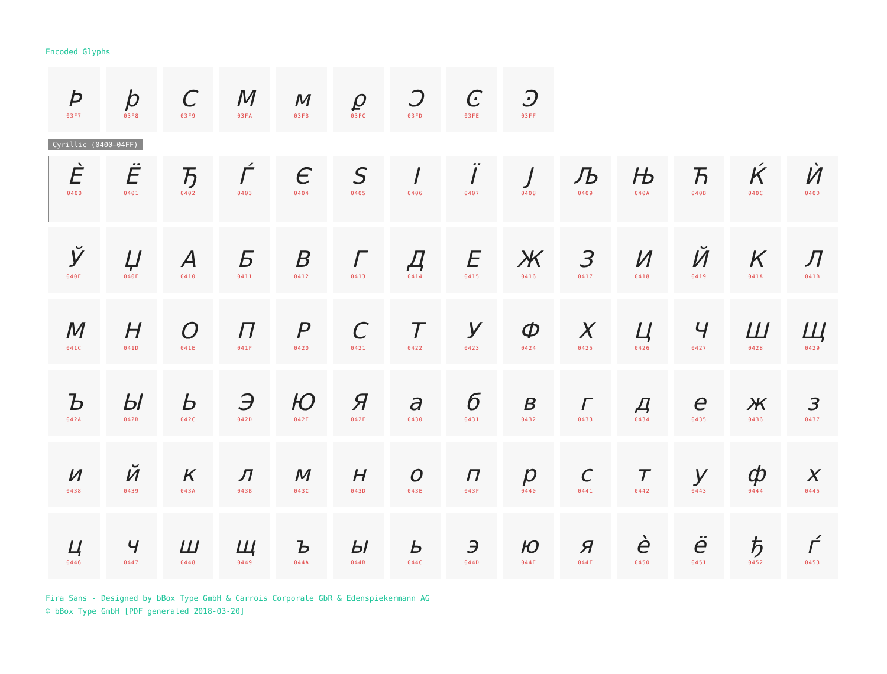Encoded Glyphs
| Þ 03F7 | þ 03F8 | C 03F9 | M 03FA | м 03FB | ϼ 03FC | Ͻ 03FD | Ͼ 03FE | Ͽ 03FF | | | | | |
| Cyrillic (0400–04FF) | | | | | | | | | | | | | |
| Ѐ 0400 | Ё 0401 | Ђ 0402 | Ѓ 0403 | Є 0404 | Ѕ 0405 | І 0406 | Ї 0407 | Ј 0408 | Љ 0409 | Њ 040A | Ћ 040B | Ќ 040C | Ѝ 040D |
| Ў 040E | Џ 040F | А 0410 | Б 0411 | В 0412 | Г 0413 | Д 0414 | Е 0415 | Ж 0416 | З 0417 | И 0418 | Й 0419 | К 041A | Л 041B |
| М 041C | Н 041D | О 041E | П 041F | Р 0420 | С 0421 | Т 0422 | У 0423 | Ф 0424 | Х 0425 | Ц 0426 | Ч 0427 | Ш 0428 | Щ 0429 |
| Ъ 042A | Ы 042B | Ь 042C | Э 042D | Ю 042E | Я 042F | а 0430 | б 0431 | в 0432 | г 0433 | д 0434 | е 0435 | ж 0436 | з 0437 |
| и 0438 | й 0439 | к 043A | л 043B | м 043C | н 043D | о 043E | п 043F | р 0440 | с 0441 | т 0442 | у 0443 | ф 0444 | х 0445 |
| ц 0446 | ч 0447 | ш 0448 | щ 0449 | ъ 044A | ы 044B | ь 044C | э 044D | ю 044E | я 044F | ѐ 0450 | ё 0451 | ђ 0452 | ѓ 0453 |
Fira Sans - Designed by bBox Type GmbH & Carrois Corporate GbR & Edenspiekermann AG
© bBox Type GmbH [PDF generated 2018-03-20]